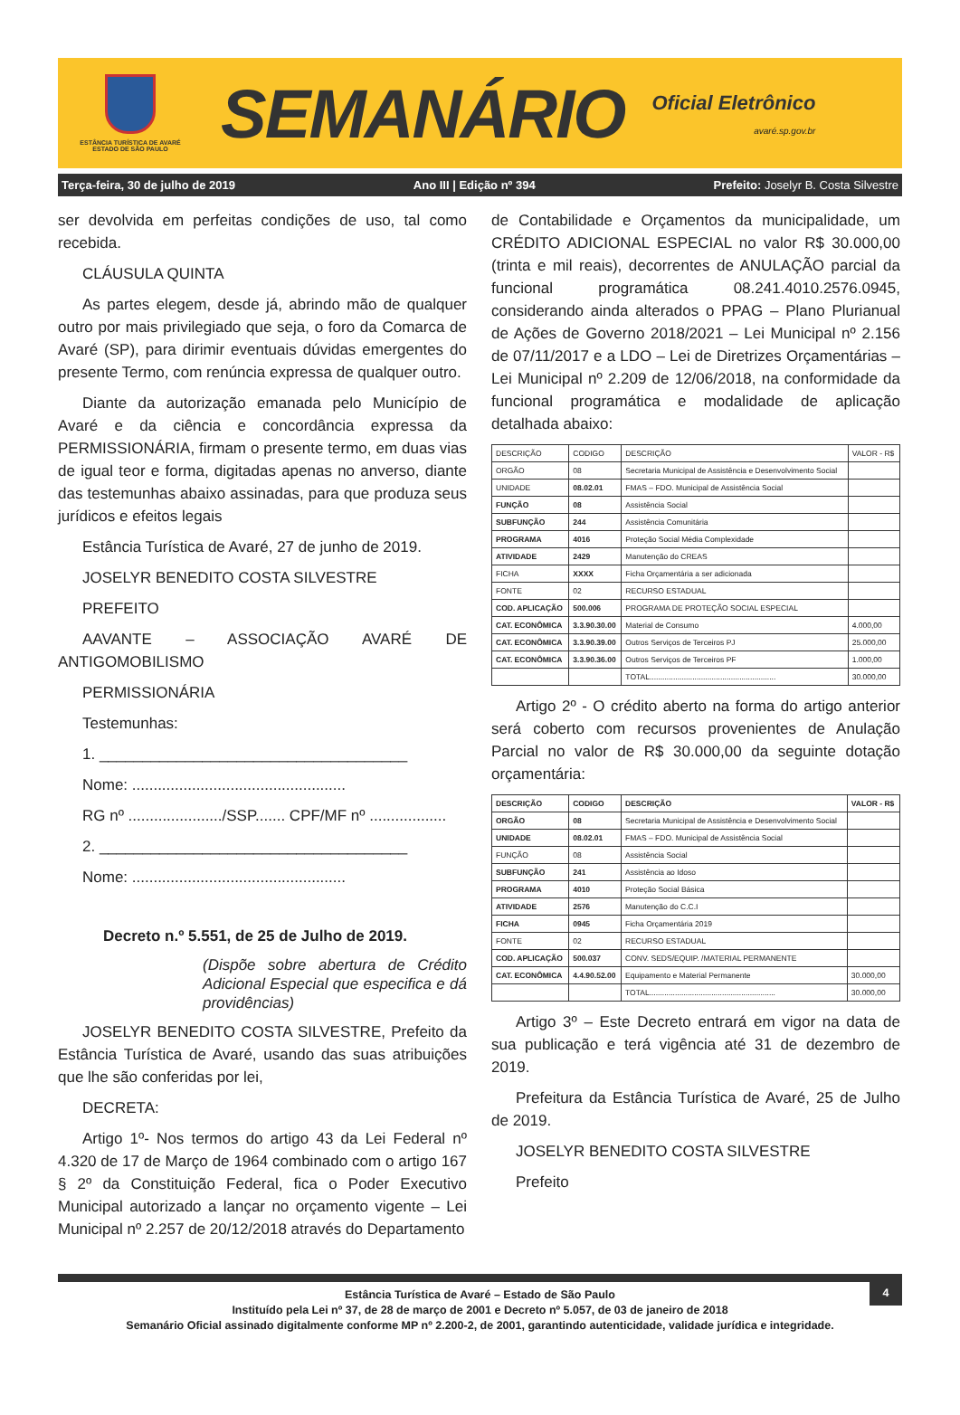ESTÂNCIA TURÍSTICA DE AVARÉ
ESTADO DE SÃO PAULO
SEMANÁRIO
Oficial Eletrônico
avaré.sp.gov.br
Terça-feira, 30 de julho de 2019 Ano III | Edição nº 394 Prefeito: Joselyr B. Costa Silvestre
ser devolvida em perfeitas condições de uso, tal como recebida.
CLÁUSULA QUINTA
As partes elegem, desde já, abrindo mão de qualquer outro por mais privilegiado que seja, o foro da Comarca de Avaré (SP), para dirimir eventuais dúvidas emergentes do presente Termo, com renúncia expressa de qualquer outro.
Diante da autorização emanada pelo Município de Avaré e da ciência e concordância expressa da PERMISSIONÁRIA, firmam o presente termo, em duas vias de igual teor e forma, digitadas apenas no anverso, diante das testemunhas abaixo assinadas, para que produza seus jurídicos e efeitos legais
Estância Turística de Avaré, 27 de junho de 2019.
JOSELYR BENEDITO COSTA SILVESTRE
PREFEITO
AAVANTE – ASSOCIAÇÃO AVARÉ DE ANTIGOMOBILISMO
PERMISSIONÁRIA
Testemunhas:
1. ____________________________________
Nome: ..................................................
RG nº ....................../SSP....... CPF/MF nº ..................
2. ____________________________________
Nome: ..................................................
Decreto n.º 5.551, de 25 de Julho de 2019.
(Dispõe sobre abertura de Crédito Adicional Especial que especifica e dá providências)
JOSELYR BENEDITO COSTA SILVESTRE, Prefeito da Estância Turística de Avaré, usando das suas atribuições que lhe são conferidas por lei,
DECRETA:
Artigo 1º- Nos termos do artigo 43 da Lei Federal nº 4.320 de 17 de Março de 1964 combinado com o artigo 167 § 2º da Constituição Federal, fica o Poder Executivo Municipal autorizado a lançar no orçamento vigente – Lei Municipal nº 2.257 de 20/12/2018 através do Departamento
de Contabilidade e Orçamentos da municipalidade, um CRÉDITO ADICIONAL ESPECIAL no valor R$ 30.000,00 (trinta e mil reais), decorrentes de ANULAÇÃO parcial da funcional programática 08.241.4010.2576.0945, considerando ainda alterados o PPAG – Plano Plurianual de Ações de Governo 2018/2021 – Lei Municipal nº 2.156 de 07/11/2017 e a LDO – Lei de Diretrizes Orçamentárias – Lei Municipal nº 2.209 de 12/06/2018, na conformidade da funcional programática e modalidade de aplicação detalhada abaixo:
| DESCRIÇÃO | CODIGO | DESCRIÇÃO | VALOR - R$ |
| ORGÃO | 08 | Secretaria Municipal de Assistência e Desenvolvimento Social | |
| UNIDADE | 08.02.01 | FMAS – FDO. Municipal de Assistência Social | |
| FUNÇÃO | 08 | Assistência Social | |
| SUBFUNÇÃO | 244 | Assistência Comunitária | |
| PROGRAMA | 4016 | Proteção Social Média Complexidade | |
| ATIVIDADE | 2429 | Manutenção do CREAS | |
| FICHA | XXXX | Ficha Orçamentária a ser adicionada | |
| FONTE | 02 | RECURSO ESTADUAL | |
| COD. APLICAÇÃO | 500.006 | PROGRAMA DE PROTEÇÃO SOCIAL ESPECIAL | |
| CAT. ECONÔMICA | 3.3.90.30.00 | Material de Consumo | 4.000,00 |
| CAT. ECONÔMICA | 3.3.90.39.00 | Outros Serviços de Terceiros PJ | 25.000,00 |
| CAT. ECONÔMICA | 3.3.90.36.00 | Outros Serviços de Terceiros PF | 1.000,00 |
| | | TOTAL........................................................... | 30.000,00 |
Artigo 2º - O crédito aberto na forma do artigo anterior será coberto com recursos provenientes de Anulação Parcial no valor de R$ 30.000,00 da seguinte dotação orçamentária:
| DESCRIÇÃO | CODIGO | DESCRIÇÃO | VALOR - R$ |
| ORGÃO | 08 | Secretaria Municipal de Assistência e Desenvolvimento Social | |
| UNIDADE | 08.02.01 | FMAS – FDO. Municipal de Assistência Social | |
| FUNÇÃO | 08 | Assistência Social | |
| SUBFUNÇÃO | 241 | Assistência ao Idoso | |
| PROGRAMA | 4010 | Proteção Social Básica | |
| ATIVIDADE | 2576 | Manutenção do C.C.I | |
| FICHA | 0945 | Ficha Orçamentária 2019 | |
| FONTE | 02 | RECURSO ESTADUAL | |
| COD. APLICAÇÃO | 500.037 | CONV. SEDS/EQUIP. /MATERIAL PERMANENTE | |
| CAT. ECONÔMICA | 4.4.90.52.00 | Equipamento e Material Permanente | 30.000,00 |
| | | TOTAL........................................................... | 30.000,00 |
Artigo 3º – Este Decreto entrará em vigor na data de sua publicação e terá vigência até 31 de dezembro de 2019.
Prefeitura da Estância Turística de Avaré, 25 de Julho de 2019.
JOSELYR BENEDITO COSTA SILVESTRE
Prefeito
4
Estância Turística de Avaré – Estado de São Paulo
Instituído pela Lei nº 37, de 28 de março de 2001 e Decreto nº 5.057, de 03 de janeiro de 2018
Semanário Oficial assinado digitalmente conforme MP nº 2.200-2, de 2001, garantindo autenticidade, validade jurídica e integridade.